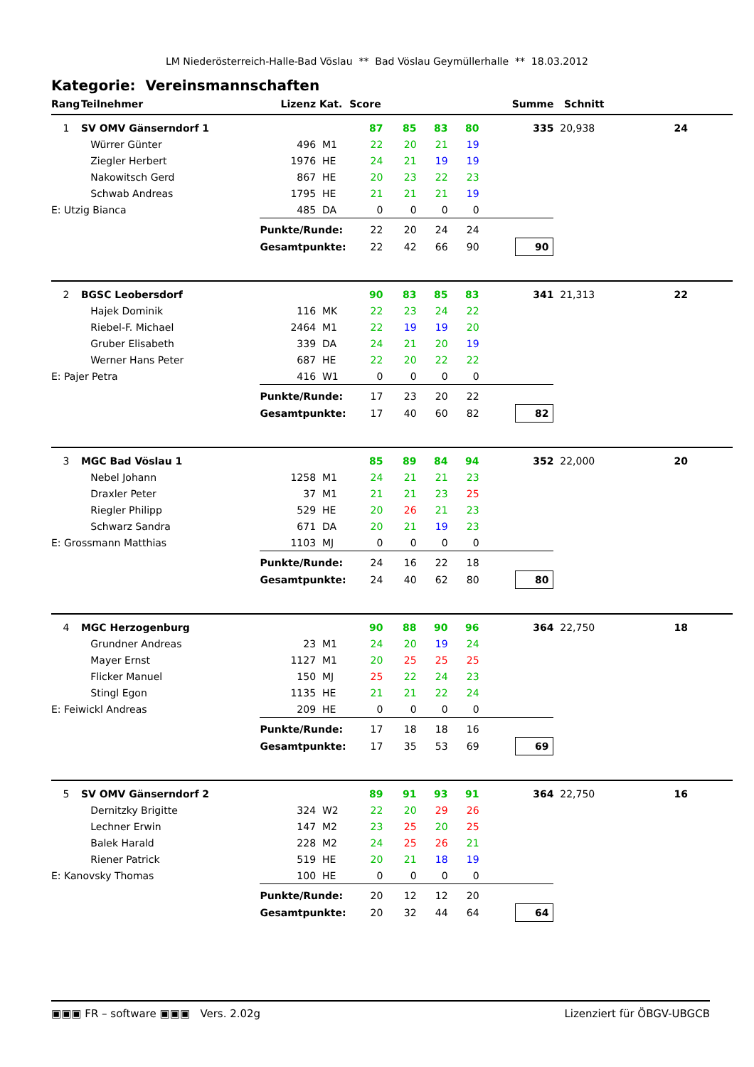LM Niederösterreich-Halle-Bad Vöslau ** Bad Vöslau Geymüllerhalle ** 18.03.2012
Kategorie: Vereinsmannschaften
| Rang | Teilnehmer | Lizenz | Kat. | Score | | | | Summe | Schnitt | | |
| --- | --- | --- | --- | --- | --- | --- | --- | --- | --- | --- | --- |
| 1 | SV OMV Gänserndorf 1 | | | 87 | 85 | 83 | 80 | 335 | 20,938 | 24 | |
| | Würrer Günter | 496 | M1 | 22 | 20 | 21 | 19 | | | | |
| | Ziegler Herbert | 1976 | HE | 24 | 21 | 19 | 19 | | | | |
| | Nakowitsch Gerd | 867 | HE | 20 | 23 | 22 | 23 | | | | |
| | Schwab Andreas | 1795 | HE | 21 | 21 | 21 | 19 | | | | |
| E: Utzig Bianca | | 485 | DA | 0 | 0 | 0 | 0 | | | | |
| | | Punkte/Runde: | | 22 | 20 | 24 | 24 | | | | |
| | | Gesamtpunkte: | | 22 | 42 | 66 | 90 | 90 | | | |
| 2 | BGSC Leobersdorf | | | 90 | 83 | 85 | 83 | 341 | 21,313 | 22 | |
| | Hajek Dominik | 116 | MK | 22 | 23 | 24 | 22 | | | | |
| | Riebel-F. Michael | 2464 | M1 | 22 | 19 | 19 | 20 | | | | |
| | Gruber Elisabeth | 339 | DA | 24 | 21 | 20 | 19 | | | | |
| | Werner Hans Peter | 687 | HE | 22 | 20 | 22 | 22 | | | | |
| E: Pajer Petra | | 416 | W1 | 0 | 0 | 0 | 0 | | | | |
| | | Punkte/Runde: | | 17 | 23 | 20 | 22 | | | | |
| | | Gesamtpunkte: | | 17 | 40 | 60 | 82 | 82 | | | |
| 3 | MGC Bad Vöslau 1 | | | 85 | 89 | 84 | 94 | 352 | 22,000 | 20 | |
| | Nebel Johann | 1258 | M1 | 24 | 21 | 21 | 23 | | | | |
| | Draxler Peter | 37 | M1 | 21 | 21 | 23 | 25 | | | | |
| | Riegler Philipp | 529 | HE | 20 | 26 | 21 | 23 | | | | |
| | Schwarz Sandra | 671 | DA | 20 | 21 | 19 | 23 | | | | |
| E: Grossmann Matthias | | 1103 | MJ | 0 | 0 | 0 | 0 | | | | |
| | | Punkte/Runde: | | 24 | 16 | 22 | 18 | | | | |
| | | Gesamtpunkte: | | 24 | 40 | 62 | 80 | 80 | | | |
| 4 | MGC Herzogenburg | | | 90 | 88 | 90 | 96 | 364 | 22,750 | 18 | |
| | Grundner Andreas | 23 | M1 | 24 | 20 | 19 | 24 | | | | |
| | Mayer Ernst | 1127 | M1 | 20 | 25 | 25 | 25 | | | | |
| | Flicker Manuel | 150 | MJ | 25 | 22 | 24 | 23 | | | | |
| | Stingl Egon | 1135 | HE | 21 | 21 | 22 | 24 | | | | |
| E: Feiwickl Andreas | | 209 | HE | 0 | 0 | 0 | 0 | | | | |
| | | Punkte/Runde: | | 17 | 18 | 18 | 16 | | | | |
| | | Gesamtpunkte: | | 17 | 35 | 53 | 69 | 69 | | | |
| 5 | SV OMV Gänserndorf 2 | | | 89 | 91 | 93 | 91 | 364 | 22,750 | 16 | |
| | Dernitzky Brigitte | 324 | W2 | 22 | 20 | 29 | 26 | | | | |
| | Lechner Erwin | 147 | M2 | 23 | 25 | 20 | 25 | | | | |
| | Balek Harald | 228 | M2 | 24 | 25 | 26 | 21 | | | | |
| | Riener Patrick | 519 | HE | 20 | 21 | 18 | 19 | | | | |
| E: Kanovsky Thomas | | 100 | HE | 0 | 0 | 0 | 0 | | | | |
| | | Punkte/Runde: | | 20 | 12 | 12 | 20 | | | | |
| | | Gesamtpunkte: | | 20 | 32 | 44 | 64 | 64 | | | |
▣▣▣ FR – software ▣▣▣ Vers. 2.02g Lizenziert für ÖBGV-UBGCB